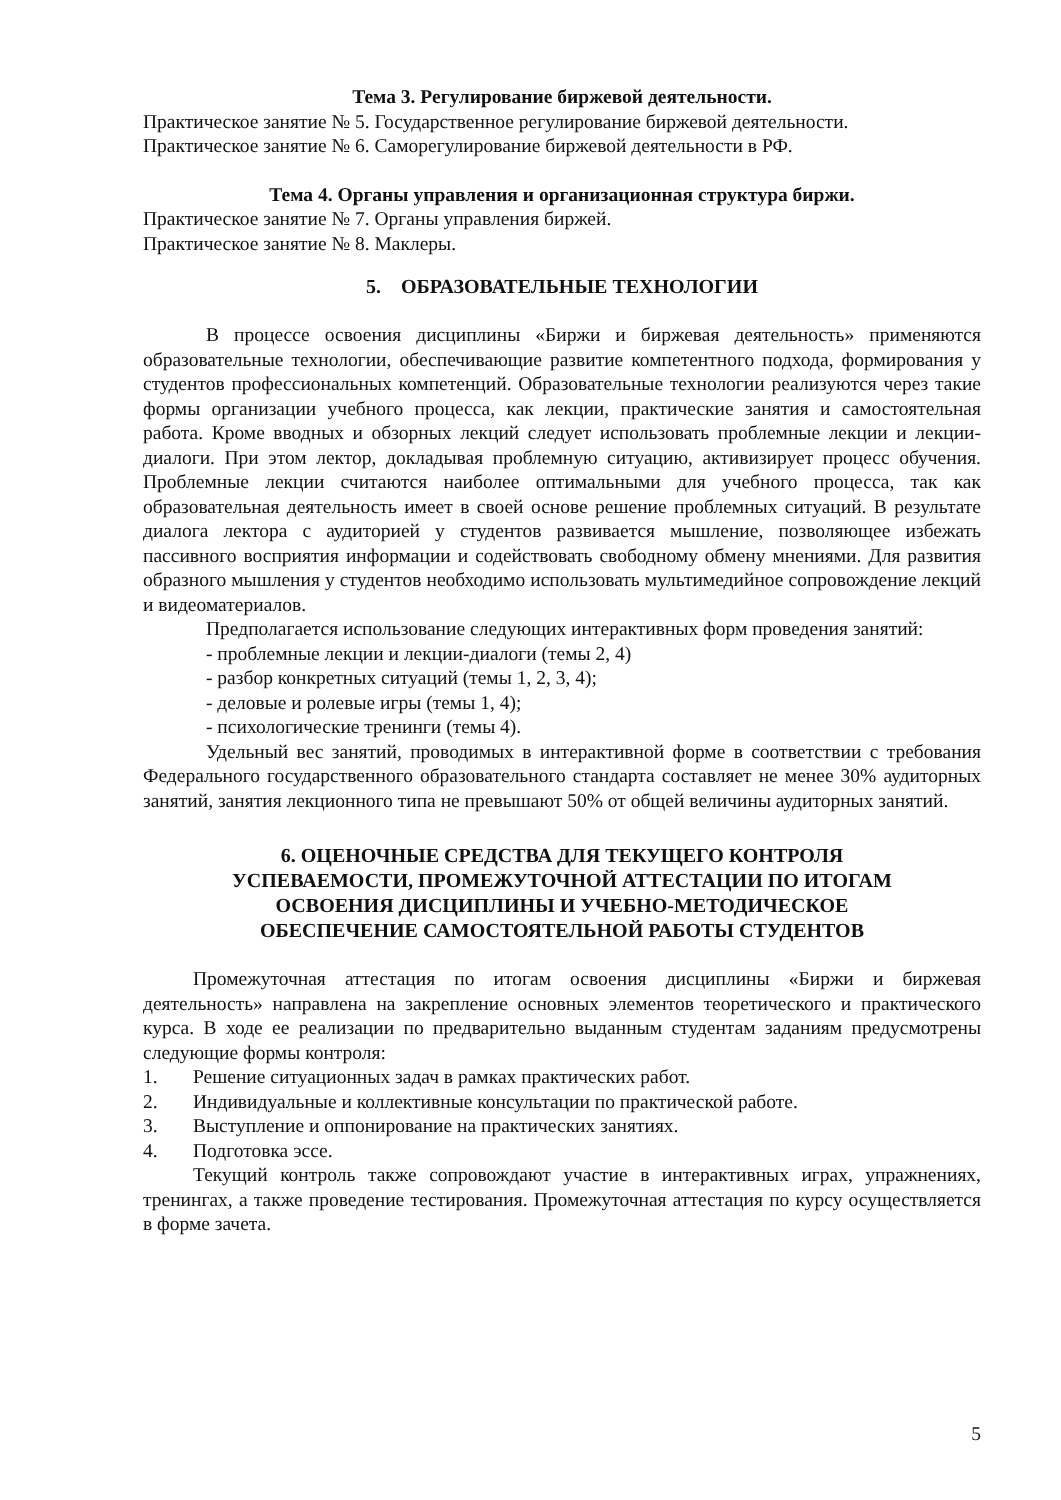Тема 3. Регулирование биржевой деятельности.
Практическое занятие № 5. Государственное регулирование биржевой деятельности.
Практическое занятие № 6. Саморегулирование биржевой деятельности в РФ.
Тема 4. Органы управления и организационная структура биржи.
Практическое занятие № 7. Органы управления биржей.
Практическое занятие № 8. Маклеры.
5. ОБРАЗОВАТЕЛЬНЫЕ ТЕХНОЛОГИИ
В процессе освоения дисциплины «Биржи и биржевая деятельность» применяются образовательные технологии, обеспечивающие развитие компетентного подхода, формирования у студентов профессиональных компетенций. Образовательные технологии реализуются через такие формы организации учебного процесса, как лекции, практические занятия и самостоятельная работа. Кроме вводных и обзорных лекций следует использовать проблемные лекции и лекции-диалоги. При этом лектор, докладывая проблемную ситуацию, активизирует процесс обучения. Проблемные лекции считаются наиболее оптимальными для учебного процесса, так как образовательная деятельность имеет в своей основе решение проблемных ситуаций. В результате диалога лектора с аудиторией у студентов развивается мышление, позволяющее избежать пассивного восприятия информации и содействовать свободному обмену мнениями. Для развития образного мышления у студентов необходимо использовать мультимедийное сопровождение лекций и видеоматериалов.
Предполагается использование следующих интерактивных форм проведения занятий:
- проблемные лекции и лекции-диалоги (темы 2, 4)
- разбор конкретных ситуаций (темы 1, 2, 3, 4);
- деловые и ролевые игры (темы 1, 4);
- психологические тренинги (темы 4).
Удельный вес занятий, проводимых в интерактивной форме в соответствии с требования Федерального государственного образовательного стандарта составляет не менее 30% аудиторных занятий, занятия лекционного типа не превышают 50% от общей величины аудиторных занятий.
6. ОЦЕНОЧНЫЕ СРЕДСТВА ДЛЯ ТЕКУЩЕГО КОНТРОЛЯ
УСПЕВАЕМОСТИ, ПРОМЕЖУТОЧНОЙ АТТЕСТАЦИИ ПО ИТОГАМ
ОСВОЕНИЯ ДИСЦИПЛИНЫ И УЧЕБНО-МЕТОДИЧЕСКОЕ
ОБЕСПЕЧЕНИЕ САМОСТОЯТЕЛЬНОЙ РАБОТЫ СТУДЕНТОВ
Промежуточная аттестация по итогам освоения дисциплины «Биржи и биржевая деятельность» направлена на закрепление основных элементов теоретического и практического курса. В ходе ее реализации по предварительно выданным студентам заданиям предусмотрены следующие формы контроля:
1. Решение ситуационных задач в рамках практических работ.
2. Индивидуальные и коллективные консультации по практической работе.
3. Выступление и оппонирование на практических занятиях.
4. Подготовка эссе.
Текущий контроль также сопровождают участие в интерактивных играх, упражнениях, тренингах, а также проведение тестирования. Промежуточная аттестация по курсу осуществляется в форме зачета.
5